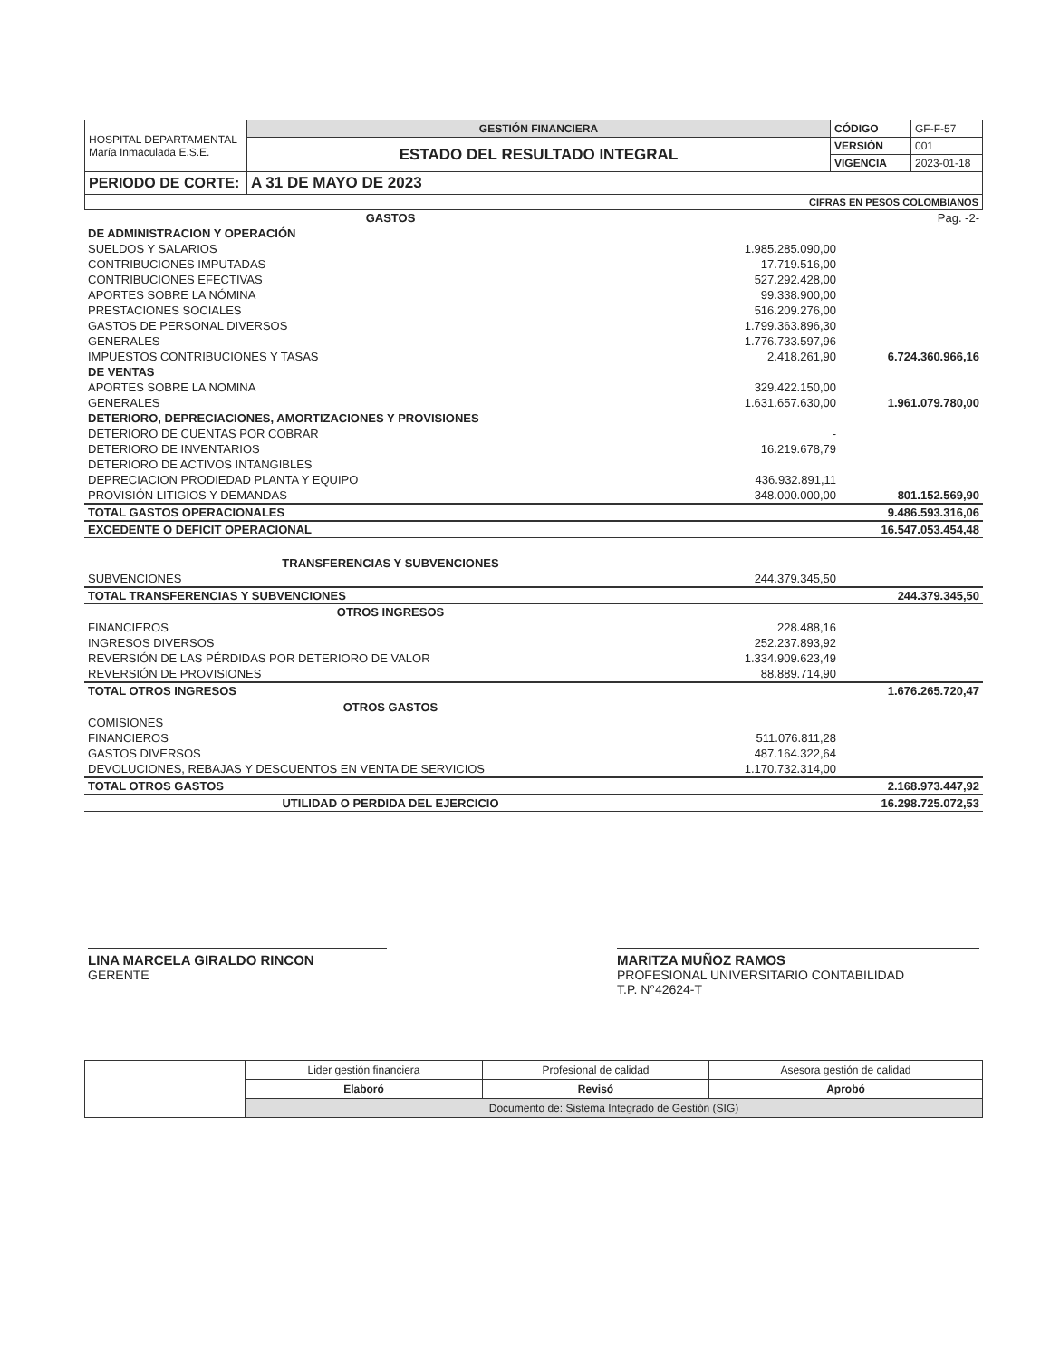| HOSPITAL DEPARTAMENTAL María Inmaculada E.S.E. | GESTIÓN FINANCIERA | CÓDIGO | GF-F-57 |
| | ESTADO DEL RESULTADO INTEGRAL | VERSIÓN | 001 |
| | | VIGENCIA | 2023-01-18 |
| PERIODO DE CORTE: | A 31 DE MAYO DE 2023 | | |
| CIFRAS EN PESOS COLOMBIANOS | | | |
| GASTOS | | Pag. -2- |
| DE ADMINISTRACION Y OPERACIÓN | | |
| SUELDOS Y SALARIOS | 1.985.285.090,00 | |
| CONTRIBUCIONES IMPUTADAS | 17.719.516,00 | |
| CONTRIBUCIONES EFECTIVAS | 527.292.428,00 | |
| APORTES SOBRE LA NÓMINA | 99.338.900,00 | |
| PRESTACIONES SOCIALES | 516.209.276,00 | |
| GASTOS DE PERSONAL DIVERSOS | 1.799.363.896,30 | |
| GENERALES | 1.776.733.597,96 | |
| IMPUESTOS CONTRIBUCIONES Y TASAS | 2.418.261,90 | 6.724.360.966,16 |
| DE VENTAS | | |
| APORTES SOBRE LA NOMINA | 329.422.150,00 | |
| GENERALES | 1.631.657.630,00 | 1.961.079.780,00 |
| DETERIORO, DEPRECIACIONES, AMORTIZACIONES Y PROVISIONES | | |
| DETERIORO DE CUENTAS POR COBRAR | - | |
| DETERIORO DE INVENTARIOS | 16.219.678,79 | |
| DETERIORO DE ACTIVOS INTANGIBLES | | |
| DEPRECIACION PRODIEDAD PLANTA Y EQUIPO | 436.932.891,11 | |
| PROVISIÓN LITIGIOS Y DEMANDAS | 348.000.000,00 | 801.152.569,90 |
| TOTAL GASTOS OPERACIONALES | | 9.486.593.316,06 |
| EXCEDENTE O DEFICIT OPERACIONAL | | 16.547.053.454,48 |
| TRANSFERENCIAS Y SUBVENCIONES | | |
| SUBVENCIONES | 244.379.345,50 | |
| TOTAL TRANSFERENCIAS Y SUBVENCIONES | | 244.379.345,50 |
| OTROS INGRESOS | | |
| FINANCIEROS | 228.488,16 | |
| INGRESOS DIVERSOS | 252.237.893,92 | |
| REVERSIÓN DE LAS PÉRDIDAS POR DETERIORO DE VALOR | 1.334.909.623,49 | |
| REVERSIÓN DE PROVISIONES | 88.889.714,90 | |
| TOTAL OTROS INGRESOS | | 1.676.265.720,47 |
| OTROS GASTOS | | |
| COMISIONES | | |
| FINANCIEROS | 511.076.811,28 | |
| GASTOS DIVERSOS | 487.164.322,64 | |
| DEVOLUCIONES, REBAJAS Y DESCUENTOS EN VENTA DE SERVICIOS | 1.170.732.314,00 | |
| TOTAL OTROS GASTOS | | 2.168.973.447,92 |
| UTILIDAD O PERDIDA DEL EJERCICIO | | 16.298.725.072,53 |
LINA MARCELA GIRALDO RINCON
GERENTE
MARITZA MUÑOZ RAMOS
PROFESIONAL UNIVERSITARIO CONTABILIDAD
T.P. N°42624-T
| | Lider gestión financiera | Profesional de calidad | Asesora gestión de calidad |
| | Elaboró | Revisó | Aprobó |
| | Documento de: Sistema Integrado de Gestión (SIG) | | |